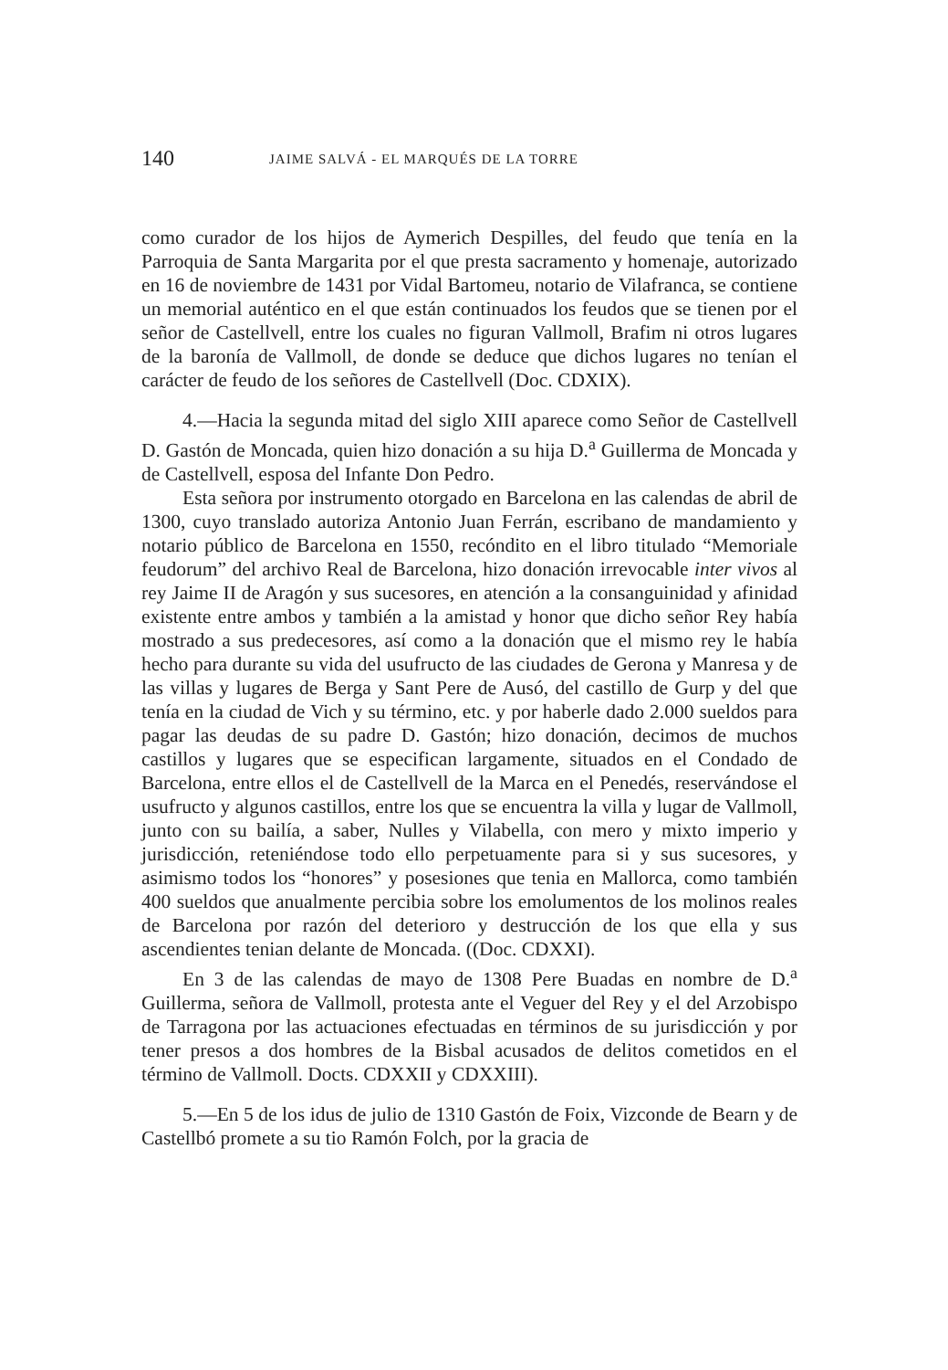140 JAIME SALVÁ - EL MARQUÉS DE LA TORRE
como curador de los hijos de Aymerich Despilles, del feudo que tenía en la Parroquia de Santa Margarita por el que presta sacramento y homenaje, autorizado en 16 de noviembre de 1431 por Vidal Bartomeu, notario de Vilafranca, se contiene un memorial auténtico en el que están continuados los feudos que se tienen por el señor de Castellvell, entre los cuales no figuran Vallmoll, Brafim ni otros lugares de la baronía de Vallmoll, de donde se deduce que dichos lugares no tenían el carácter de feudo de los señores de Castellvell (Doc. CDXIX).
4.—Hacia la segunda mitad del siglo XIII aparece como Señor de Castellvell D. Gastón de Moncada, quien hizo donación a su hija D.<sup>a</sup> Guillerma de Moncada y de Castellvell, esposa del Infante Don Pedro.
Esta señora por instrumento otorgado en Barcelona en las calendas de abril de 1300, cuyo translado autoriza Antonio Juan Ferrán, escribano de mandamiento y notario público de Barcelona en 1550, recóndito en el libro titulado “Memoriale feudorum” del archivo Real de Barcelona, hizo donación irrevocable inter vivos al rey Jaime II de Aragón y sus sucesores, en atención a la consanguinidad y afinidad existente entre ambos y también a la amistad y honor que dicho señor Rey había mostrado a sus predecesores, así como a la donación que el mismo rey le había hecho para durante su vida del usufructo de las ciudades de Gerona y Manresa y de las villas y lugares de Berga y Sant Pere de Ausó, del castillo de Gurp y del que tenía en la ciudad de Vich y su término, etc. y por haberle dado 2.000 sueldos para pagar las deudas de su padre D. Gastón; hizo donación, decimos de muchos castillos y lugares que se especifican largamente, situados en el Condado de Barcelona, entre ellos el de Castellvell de la Marca en el Penedés, reservándose el usufructo y algunos castillos, entre los que se encuentra la villa y lugar de Vallmoll, junto con su bailía, a saber, Nulles y Vilabella, con mero y mixto imperio y jurisdicción, reteniéndose todo ello perpetuamente para si y sus sucesores, y asimismo todos los “honores” y posesiones que tenia en Mallorca, como también 400 sueldos que anualmente percibia sobre los emolumentos de los molinos reales de Barcelona por razón del deterioro y destrucción de los que ella y sus ascendientes tenian delante de Moncada. ((Doc. CDXXI).
En 3 de las calendas de mayo de 1308 Pere Buadas en nombre de D.<sup>a</sup> Guillerma, señora de Vallmoll, protesta ante el Veguer del Rey y el del Arzobispo de Tarragona por las actuaciones efectuadas en términos de su jurisdicción y por tener presos a dos hombres de la Bisbal acusados de delitos cometidos en el término de Vallmoll. Docts. CDXXII y CDXXIII).
5.—En 5 de los idus de julio de 1310 Gastón de Foix, Vizconde de Bearn y de Castellbó promete a su tio Ramón Folch, por la gracia de